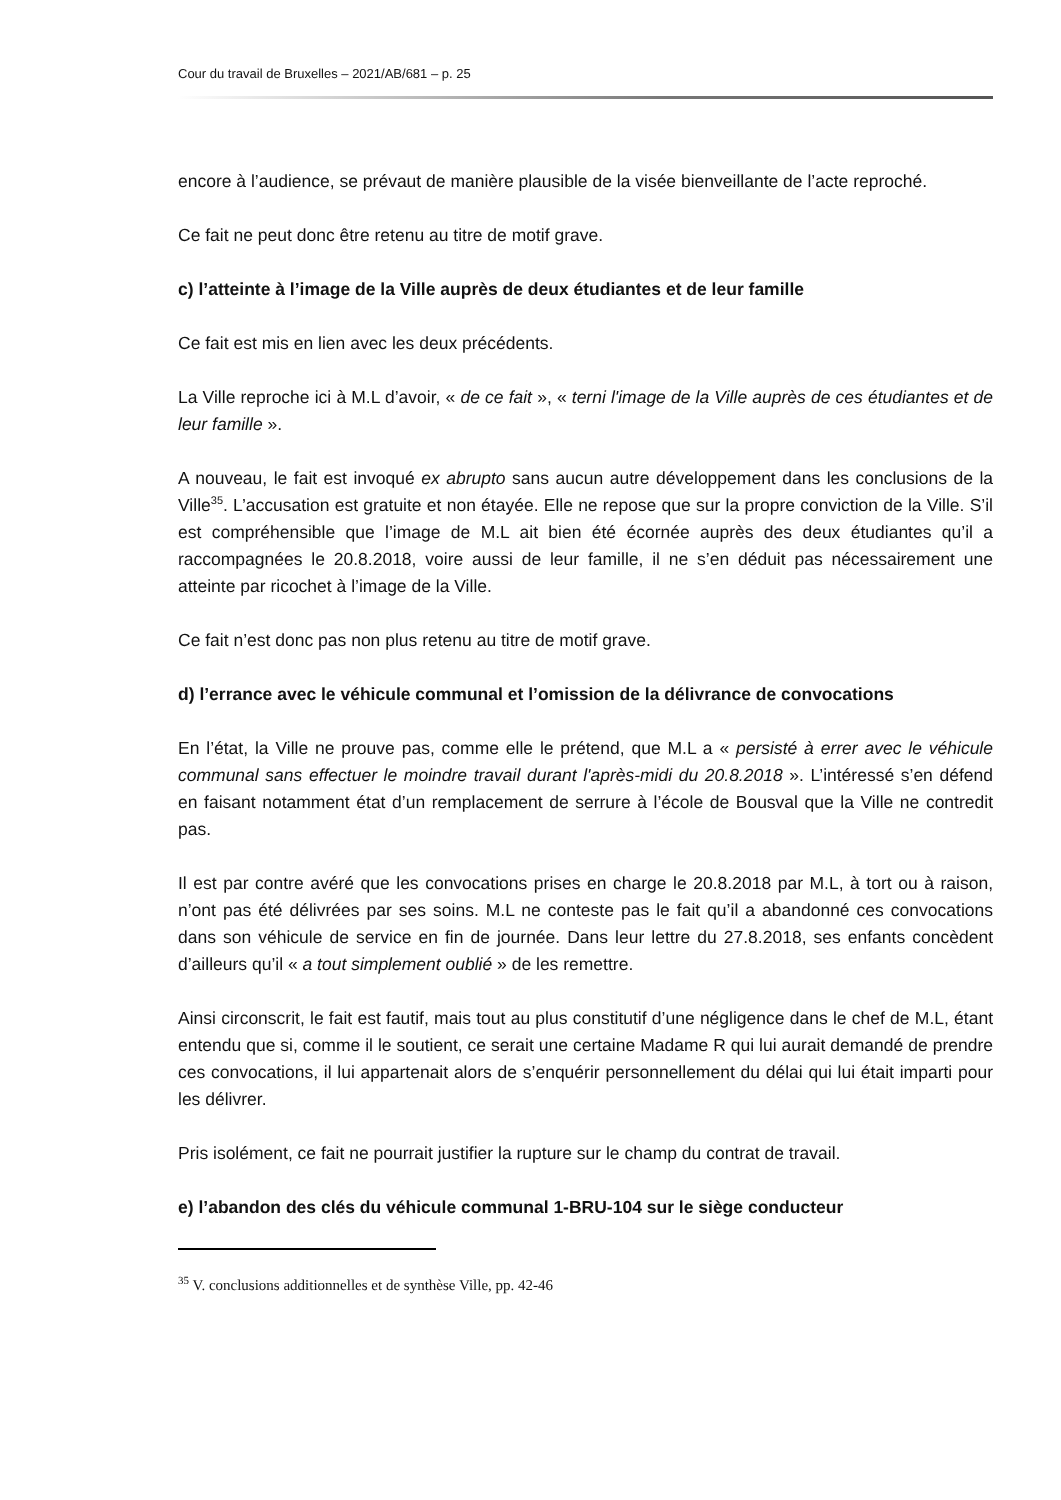Cour du travail de Bruxelles – 2021/AB/681 – p. 25
encore à l’audience, se prévaut de manière plausible de la visée bienveillante de l’acte reproché.
Ce fait ne peut donc être retenu au titre de motif grave.
c) l’atteinte à l’image de la Ville auprès de deux étudiantes et de leur famille
Ce fait est mis en lien avec les deux précédents.
La Ville reproche ici à M.L d’avoir, « de ce fait », « terni l'image de la Ville auprès de ces étudiantes et de leur famille ».
A nouveau, le fait est invoqué ex abrupto sans aucun autre développement dans les conclusions de la Ville<sup>35</sup>. L’accusation est gratuite et non étayée. Elle ne repose que sur la propre conviction de la Ville. S’il est compréhensible que l’image de M.L ait bien été écornée auprès des deux étudiantes qu’il a raccompagnées le 20.8.2018, voire aussi de leur famille, il ne s’en déduit pas nécessairement une atteinte par ricochet à l’image de la Ville.
Ce fait n’est donc pas non plus retenu au titre de motif grave.
d) l’errance avec le véhicule communal et l’omission de la délivrance de convocations
En l’état, la Ville ne prouve pas, comme elle le prétend, que M.L a « persisté à errer avec le véhicule communal sans effectuer le moindre travail durant l'après-midi du 20.8.2018 ». L’intéressé s’en défend en faisant notamment état d’un remplacement de serrure à l’école de Bousval que la Ville ne contredit pas.
Il est par contre avéré que les convocations prises en charge le 20.8.2018 par M.L, à tort ou à raison, n’ont pas été délivrées par ses soins. M.L ne conteste pas le fait qu’il a abandonné ces convocations dans son véhicule de service en fin de journée. Dans leur lettre du 27.8.2018, ses enfants concèdent d’ailleurs qu’il « a tout simplement oublié » de les remettre.
Ainsi circonscrit, le fait est fautif, mais tout au plus constitutif d’une négligence dans le chef de M.L, étant entendu que si, comme il le soutient, ce serait une certaine Madame R qui lui aurait demandé de prendre ces convocations, il lui appartenait alors de s’enquérir personnellement du délai qui lui était imparti pour les délivrer.
Pris isolément, ce fait ne pourrait justifier la rupture sur le champ du contrat de travail.
e) l’abandon des clés du véhicule communal 1-BRU-104 sur le siège conducteur
<sup>35</sup> V. conclusions additionnelles et de synthèse Ville, pp. 42-46